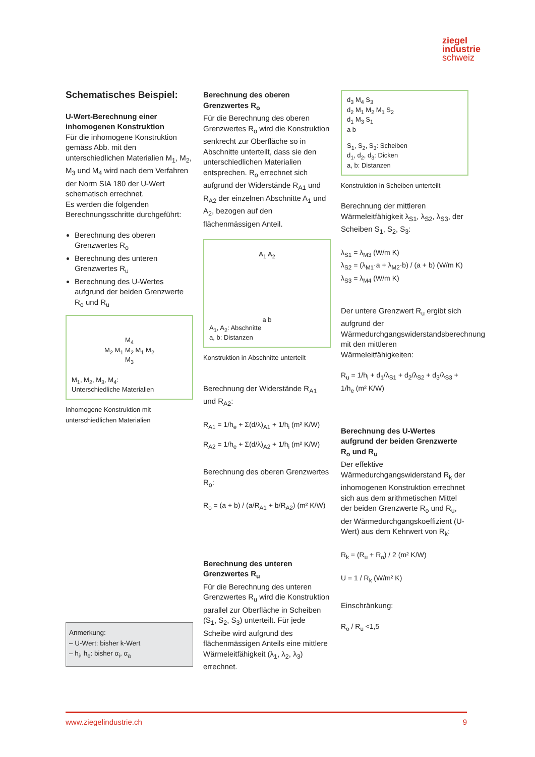ziegel
industrie
schweiz
Schematisches Beispiel:
U-Wert-Berechnung einer inhomogenen Konstruktion
Für die inhomogene Konstruktion gemäss Abb. mit den unterschiedlichen Materialien M<sub>1</sub>, M<sub>2</sub>, M<sub>3</sub> und M<sub>4</sub> wird nach dem Verfahren der Norm SIA 180 der U-Wert schematisch errechnet.
Es werden die folgenden Berechnungsschritte durchgeführt:
Berechnung des oberen Grenzwertes R<sub>o</sub>
Berechnung des unteren Grenzwertes R<sub>u</sub>
Berechnung des U-Wertes aufgrund der beiden Grenzwerte R<sub>o</sub> und R<sub>u</sub>
M<sub>4</sub>
M<sub>2</sub> M<sub>1</sub> M<sub>2</sub> M<sub>1</sub> M<sub>2</sub>
M<sub>3</sub>
M<sub>1</sub>, M<sub>2</sub>, M<sub>3</sub>, M<sub>4</sub>:
Unterschiedliche Materialien
Inhomogene Konstruktion mit unterschiedlichen Materialien
Anmerkung:
– U-Wert: bisher k-Wert
– h<sub>i</sub>, h<sub>e</sub>: bisher α<sub>i</sub>, α<sub>a</sub>
Berechnung des oberen Grenzwertes R<sub>o</sub>
Für die Berechnung des oberen Grenzwertes R<sub>o</sub> wird die Konstruktion senkrecht zur Oberfläche so in Abschnitte unterteilt, dass sie den unterschiedlichen Materialien entsprechen. R<sub>o</sub> errechnet sich aufgrund der Widerstände R<sub>A1</sub> und R<sub>A2</sub> der einzelnen Abschnitte A<sub>1</sub> und A<sub>2</sub>, bezogen auf den flächenmässigen Anteil.
A<sub>1</sub> A<sub>2</sub>
a b
A<sub>1</sub>, A<sub>2</sub>: Abschnitte
a, b: Distanzen
Konstruktion in Abschnitte unterteilt
Berechnung der Widerstände R<sub>A1</sub> und R<sub>A2</sub>:
R<sub>A1</sub> = 1/h<sub>e</sub> + Σ(d/λ)<sub>A1</sub> + 1/h<sub>i</sub> (m² K/W)
R<sub>A2</sub> = 1/h<sub>e</sub> + Σ(d/λ)<sub>A2</sub> + 1/h<sub>i</sub> (m² K/W)
Berechnung des oberen Grenzwertes R<sub>o</sub>:
R<sub>o</sub> = (a + b) / (a/R<sub>A1</sub> + b/R<sub>A2</sub>) (m² K/W)
Berechnung des unteren Grenzwertes R<sub>u</sub>
Für die Berechnung des unteren Grenzwertes R<sub>u</sub> wird die Konstruktion parallel zur Oberfläche in Scheiben (S<sub>1</sub>, S<sub>2</sub>, S<sub>3</sub>) unterteilt. Für jede Scheibe wird aufgrund des flächenmässigen Anteils eine mittlere Wärmeleitfähigkeit (λ<sub>1</sub>, λ<sub>2</sub>, λ<sub>3</sub>) errechnet.
d<sub>3</sub> M<sub>4</sub> S<sub>3</sub>
d<sub>2</sub> M<sub>1</sub> M<sub>2</sub> M<sub>1</sub> S<sub>2</sub>
d<sub>1</sub> M<sub>3</sub> S<sub>1</sub>
a b
S<sub>1</sub>, S<sub>2</sub>, S<sub>3</sub>: Scheiben
d<sub>1</sub>, d<sub>2</sub>, d<sub>3</sub>: Dicken
a, b: Distanzen
Konstruktion in Scheiben unterteilt
Berechnung der mittleren Wärmeleitfähigkeit λ<sub>S1</sub>, λ<sub>S2</sub>, λ<sub>S3</sub>, der Scheiben S<sub>1</sub>, S<sub>2</sub>, S<sub>3</sub>:
λ<sub>S1</sub> = λ<sub>M3</sub> (W/m K)
λ<sub>S2</sub> = (λ<sub>M1</sub>·a + λ<sub>M2</sub>·b) / (a + b) (W/m K)
λ<sub>S3</sub> = λ<sub>M4</sub> (W/m K)
Der untere Grenzwert R<sub>u</sub> ergibt sich aufgrund der Wärmedurchgangswiderstandsberechnung mit den mittleren Wärmeleitfähigkeiten:
R<sub>u</sub> = 1/h<sub>i</sub> + d<sub>1</sub>/λ<sub>S1</sub> + d<sub>2</sub>/λ<sub>S2</sub> + d<sub>3</sub>/λ<sub>S3</sub> + 1/h<sub>e</sub> (m² K/W)
Berechnung des U-Wertes aufgrund der beiden Grenzwerte R<sub>o</sub> und R<sub>u</sub>
Der effektive Wärmedurchgangswiderstand R<sub>k</sub> der inhomogenen Konstruktion errechnet sich aus dem arithmetischen Mittel der beiden Grenzwerte R<sub>o</sub> und R<sub>u</sub>, der Wärmedurchgangskoeffizient (U-Wert) aus dem Kehrwert von R<sub>k</sub>:
R<sub>k</sub> = (R<sub>u</sub> + R<sub>o</sub>) / 2 (m² K/W)
U = 1 / R<sub>k</sub> (W/m² K)
Einschränkung:
R<sub>o</sub> / R<sub>u</sub> <1,5
www.ziegelindustrie.ch 9